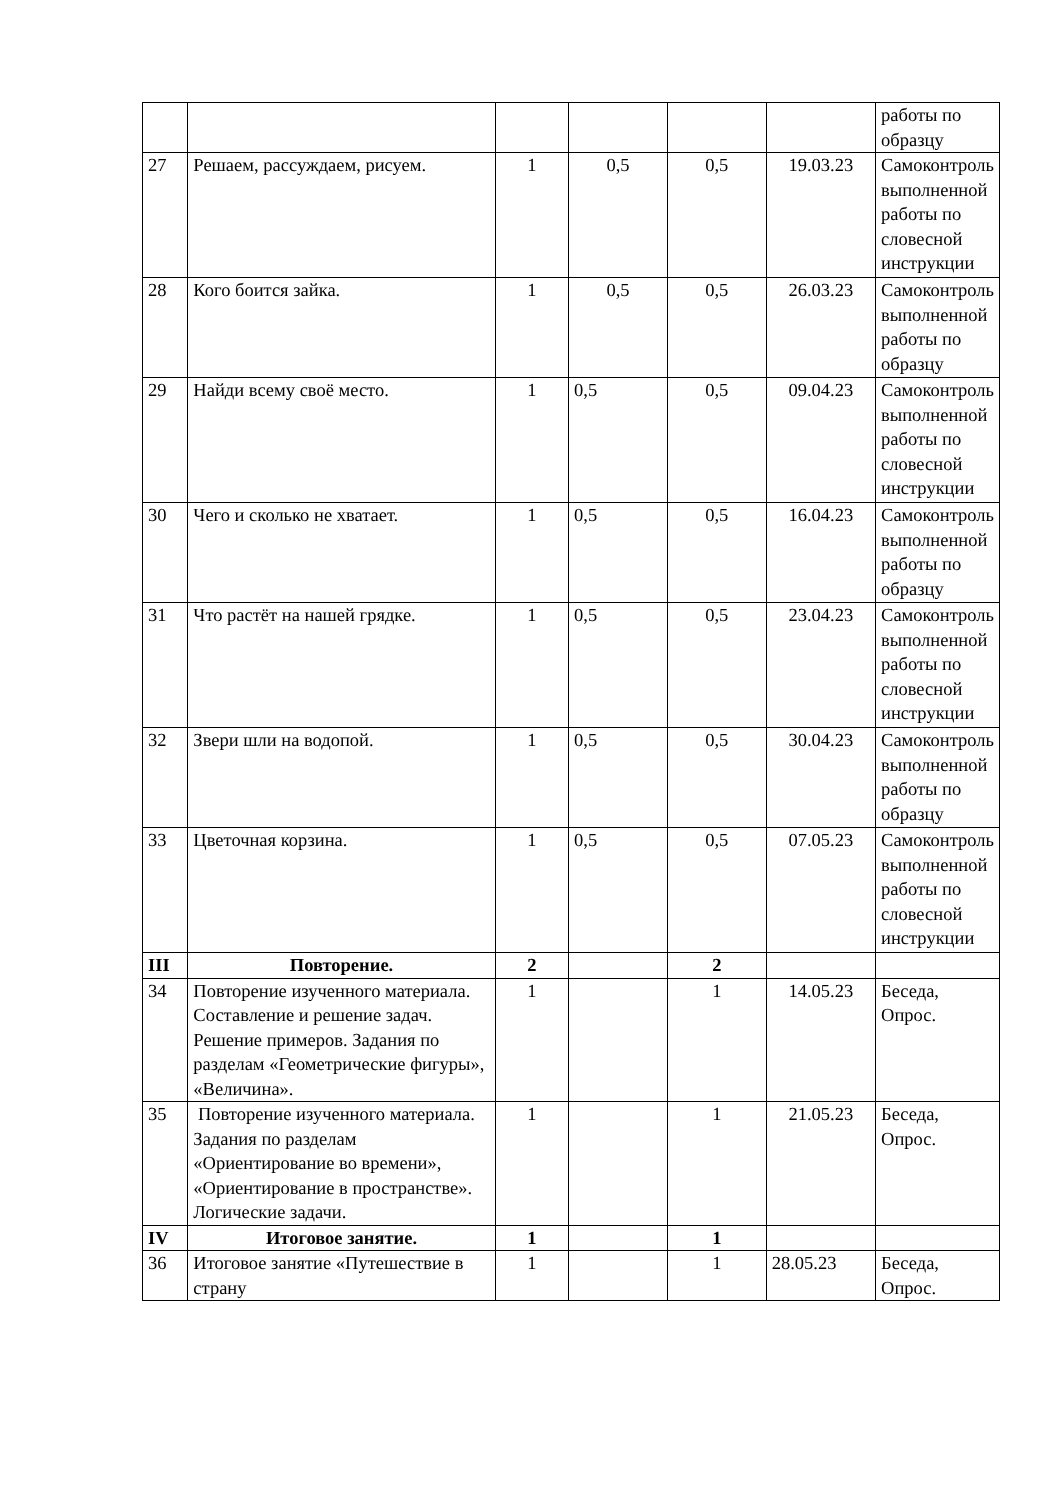| | | | | | | работы по образцу |
| 27 | Решаем, рассуждаем, рисуем. | 1 | 0,5 | 0,5 | 19.03.23 | Самоконтроль выполненной работы по словесной инструкции |
| 28 | Кого боится зайка. | 1 | 0,5 | 0,5 | 26.03.23 | Самоконтроль выполненной работы по образцу |
| 29 | Найди всему своё место. | 1 | 0,5 | 0,5 | 09.04.23 | Самоконтроль выполненной работы по словесной инструкции |
| 30 | Чего и сколько не хватает. | 1 | 0,5 | 0,5 | 16.04.23 | Самоконтроль выполненной работы по образцу |
| 31 | Что растёт на нашей грядке. | 1 | 0,5 | 0,5 | 23.04.23 | Самоконтроль выполненной работы по словесной инструкции |
| 32 | Звери шли на водопой. | 1 | 0,5 | 0,5 | 30.04.23 | Самоконтроль выполненной работы по образцу |
| 33 | Цветочная корзина. | 1 | 0,5 | 0,5 | 07.05.23 | Самоконтроль выполненной работы по словесной инструкции |
| III | Повторение. | 2 | | 2 | | |
| 34 | Повторение изученного материала. Составление и решение задач. Решение примеров. Задания по разделам «Геометрические фигуры», «Величина». | 1 | | 1 | 14.05.23 | Беседа, Опрос. |
| 35 | Повторение изученного материала. Задания по разделам «Ориентирование во времени», «Ориентирование в пространстве». Логические задачи. | 1 | | 1 | 21.05.23 | Беседа, Опрос. |
| IV | Итоговое занятие. | 1 | | 1 | | |
| 36 | Итоговое занятие «Путешествие в страну | 1 | | 1 | 28.05.23 | Беседа, Опрос. |